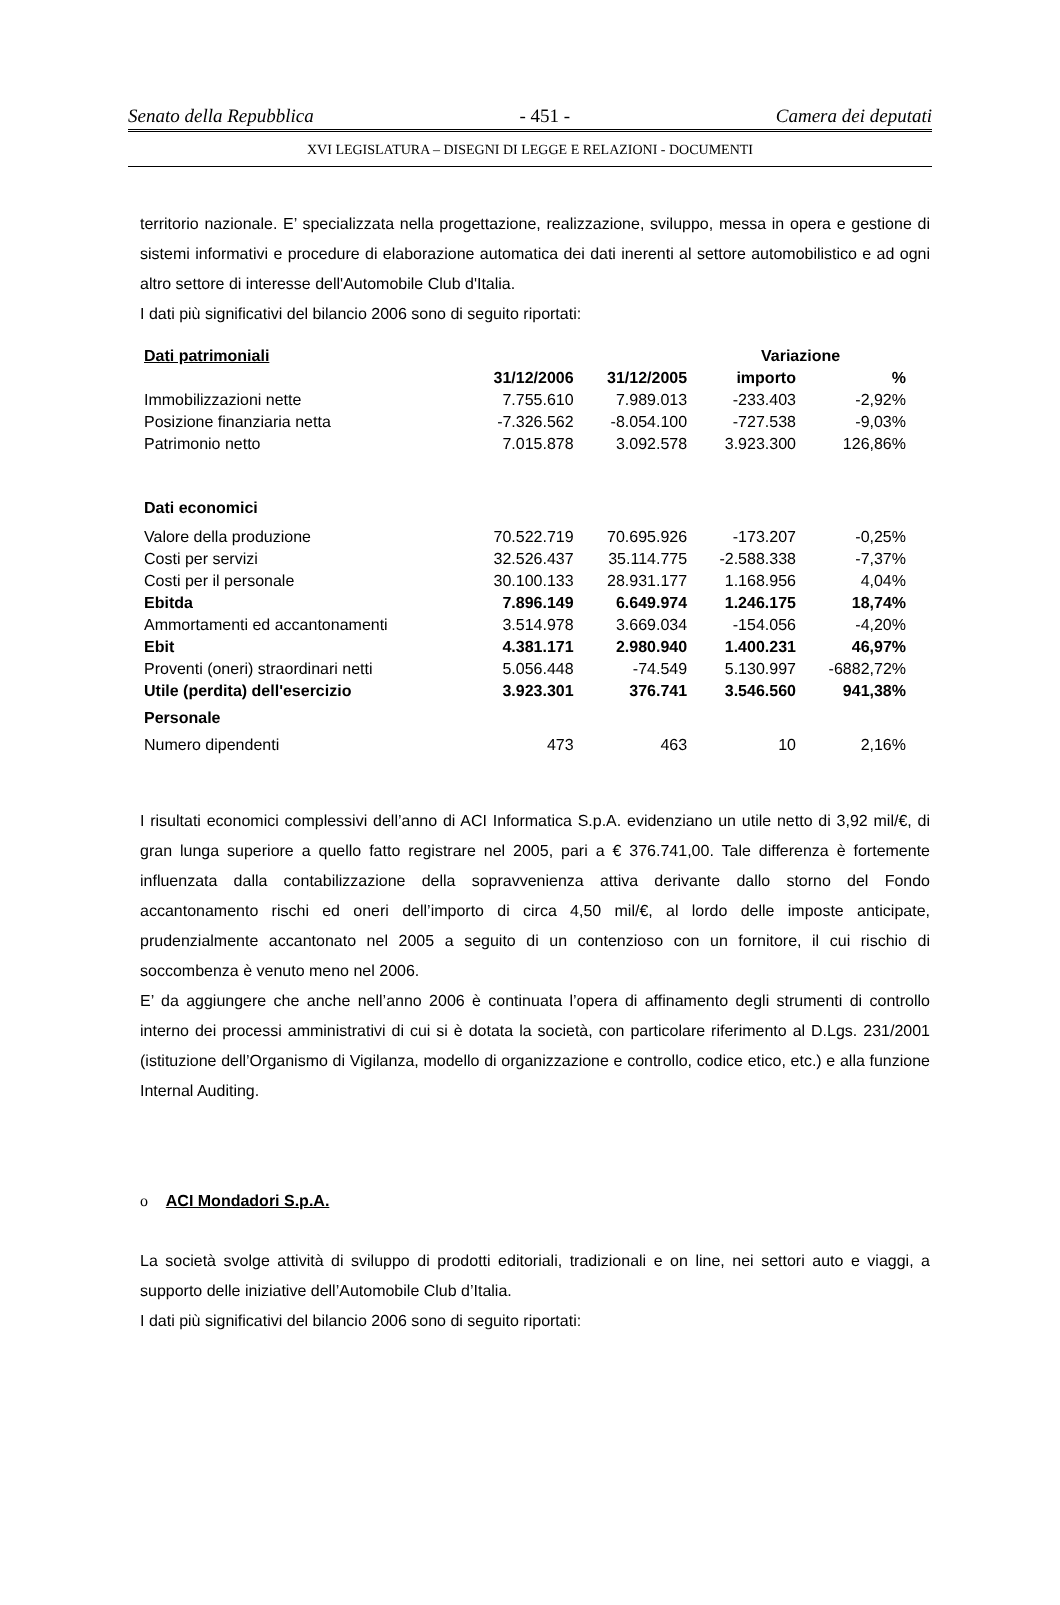Senato della Repubblica - 451 - Camera dei deputati
XVI LEGISLATURA – DISEGNI DI LEGGE E RELAZIONI - DOCUMENTI
territorio nazionale. E’ specializzata nella progettazione, realizzazione, sviluppo, messa in opera e gestione di sistemi informativi e procedure di elaborazione automatica dei dati inerenti al settore automobilistico e ad ogni altro settore di interesse dell'Automobile Club d'Italia.
I dati più significativi del bilancio 2006 sono di seguito riportati:
| Dati patrimoniali | | | Variazione | |
| --- | --- | --- | --- | --- |
| | 31/12/2006 | 31/12/2005 | importo | % |
| Immobilizzazioni nette | 7.755.610 | 7.989.013 | -233.403 | -2,92% |
| Posizione finanziaria netta | -7.326.562 | -8.054.100 | -727.538 | -9,03% |
| Patrimonio netto | 7.015.878 | 3.092.578 | 3.923.300 | 126,86% |
| Dati economici | | | | |
| Valore della produzione | 70.522.719 | 70.695.926 | -173.207 | -0,25% |
| Costi per servizi | 32.526.437 | 35.114.775 | -2.588.338 | -7,37% |
| Costi per il personale | 30.100.133 | 28.931.177 | 1.168.956 | 4,04% |
| Ebitda | 7.896.149 | 6.649.974 | 1.246.175 | 18,74% |
| Ammortamenti ed accantonamenti | 3.514.978 | 3.669.034 | -154.056 | -4,20% |
| Ebit | 4.381.171 | 2.980.940 | 1.400.231 | 46,97% |
| Proventi (oneri) straordinari netti | 5.056.448 | -74.549 | 5.130.997 | -6882,72% |
| Utile (perdita) dell'esercizio | 3.923.301 | 376.741 | 3.546.560 | 941,38% |
| Personale | | | | |
| Numero dipendenti | 473 | 463 | 10 | 2,16% |
I risultati economici complessivi dell’anno di ACI Informatica S.p.A. evidenziano un utile netto di 3,92 mil/€, di gran lunga superiore a quello fatto registrare nel 2005, pari a € 376.741,00. Tale differenza è fortemente influenzata dalla contabilizzazione della sopravvenienza attiva derivante dallo storno del Fondo accantonamento rischi ed oneri dell’importo di circa 4,50 mil/€, al lordo delle imposte anticipate, prudenzialmente accantonato nel 2005 a seguito di un contenzioso con un fornitore, il cui rischio di soccombenza è venuto meno nel 2006.
E’ da aggiungere che anche nell’anno 2006 è continuata l’opera di affinamento degli strumenti di controllo interno dei processi amministrativi di cui si è dotata la società, con particolare riferimento al D.Lgs. 231/2001 (istituzione dell’Organismo di Vigilanza, modello di organizzazione e controllo, codice etico, etc.) e alla funzione Internal Auditing.
o ACI Mondadori S.p.A.
La società svolge attività di sviluppo di prodotti editoriali, tradizionali e on line, nei settori auto e viaggi, a supporto delle iniziative dell’Automobile Club d’Italia.
I dati più significativi del bilancio 2006 sono di seguito riportati: